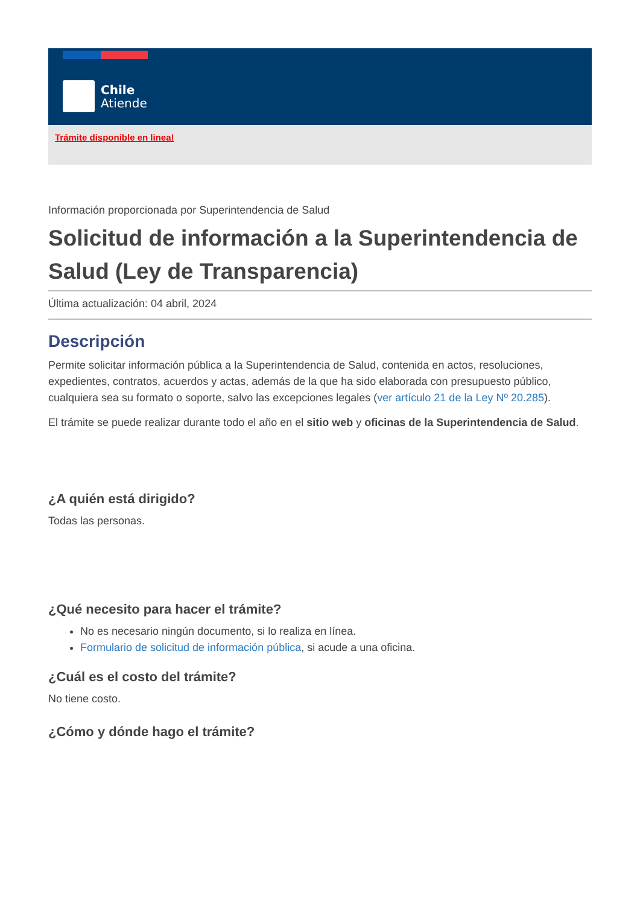Chile
Atiende
Trámite disponible en linea!
Información proporcionada por Superintendencia de Salud
Solicitud de información a la Superintendencia de Salud (Ley de Transparencia)
Última actualización: 04 abril, 2024
Descripción
Permite solicitar información pública a la Superintendencia de Salud, contenida en actos, resoluciones, expedientes, contratos, acuerdos y actas, además de la que ha sido elaborada con presupuesto público, cualquiera sea su formato o soporte, salvo las excepciones legales (ver artículo 21 de la Ley Nº 20.285).
El trámite se puede realizar durante todo el año en el sitio web y oficinas de la Superintendencia de Salud.
¿A quién está dirigido?
Todas las personas.
¿Qué necesito para hacer el trámite?
No es necesario ningún documento, si lo realiza en línea.
Formulario de solicitud de información pública, si acude a una oficina.
¿Cuál es el costo del trámite?
No tiene costo.
¿Cómo y dónde hago el trámite?